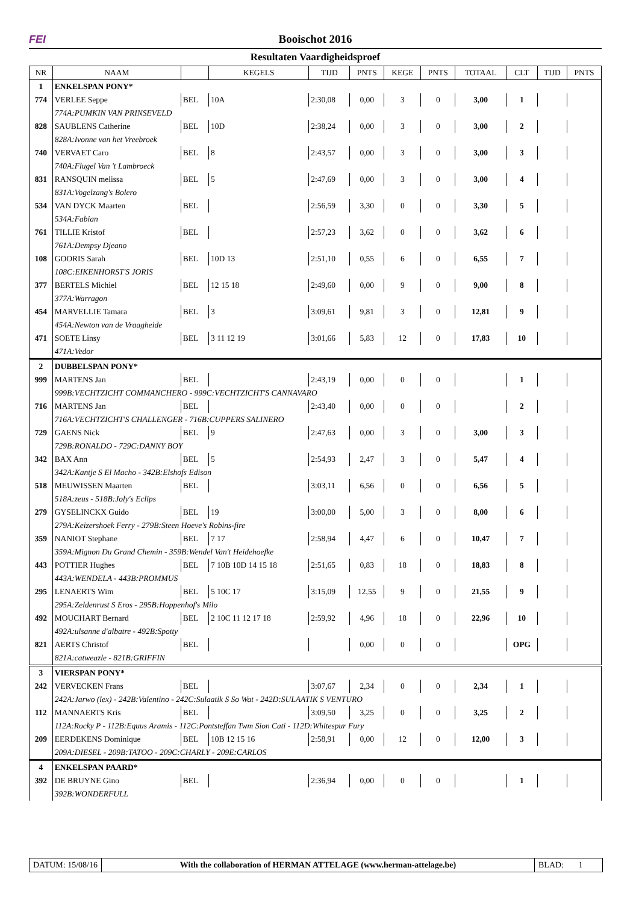FEI Booischot 2016
Resultaten Vaardigheidsproef
| NR | NAAM | | KEGELS | TIJD | PNTS | KEGE | PNTS | TOTAAL | CLT | TIJD | PNTS |
| --- | --- | --- | --- | --- | --- | --- | --- | --- | --- | --- | --- |
| 1 | ENKELSPAN PONY* | | | | | | | | | | |
| 774 | VERLEE Seppe | BEL | 10A | 2:30,08 | 0,00 | 3 | 0 | 3,00 | 1 | | |
| | 774A:PUMKIN VAN PRINSEVELD | | | | | | | | | | |
| 828 | SAUBLENS Catherine | BEL | 10D | 2:38,24 | 0,00 | 3 | 0 | 3,00 | 2 | | |
| | 828A:Ivonne van het Vreebroek | | | | | | | | | | |
| 740 | VERVAET Caro | BEL | 8 | 2:43,57 | 0,00 | 3 | 0 | 3,00 | 3 | | |
| | 740A:Flugel Van 't Lambroeck | | | | | | | | | | |
| 831 | RANSQUIN melissa | BEL | 5 | 2:47,69 | 0,00 | 3 | 0 | 3,00 | 4 | | |
| | 831A:Vogelzang's Bolero | | | | | | | | | | |
| 534 | VAN DYCK Maarten | BEL | | 2:56,59 | 3,30 | 0 | 0 | 3,30 | 5 | | |
| | 534A:Fabian | | | | | | | | | | |
| 761 | TILLIE Kristof | BEL | | 2:57,23 | 3,62 | 0 | 0 | 3,62 | 6 | | |
| | 761A:Dempsy Djeano | | | | | | | | | | |
| 108 | GOORIS Sarah | BEL | 10D 13 | 2:51,10 | 0,55 | 6 | 0 | 6,55 | 7 | | |
| | 108C:EIKENHORST'S JORIS | | | | | | | | | | |
| 377 | BERTELS Michiel | BEL | 12 15 18 | 2:49,60 | 0,00 | 9 | 0 | 9,00 | 8 | | |
| | 377A:Warragon | | | | | | | | | | |
| 454 | MARVELLIE Tamara | BEL | 3 | 3:09,61 | 9,81 | 3 | 0 | 12,81 | 9 | | |
| | 454A:Newton van de Vraagheide | | | | | | | | | | |
| 471 | SOETE Linsy | BEL | 3 11 12 19 | 3:01,66 | 5,83 | 12 | 0 | 17,83 | 10 | | |
| | 471A:Vedor | | | | | | | | | | |
| 2 | DUBBELSPAN PONY* | | | | | | | | | | |
| 999 | MARTENS Jan | BEL | | 2:43,19 | 0,00 | 0 | 0 | | 1 | | |
| | 999B:VECHTZICHT COMMANCHERO - 999C:VECHTZICHT'S CANNAVARO | | | | | | | | | | |
| 716 | MARTENS Jan | BEL | | 2:43,40 | 0,00 | 0 | 0 | | 2 | | |
| | 716A:VECHTZICHT'S CHALLENGER - 716B:CUPPERS SALINERO | | | | | | | | | | |
| 729 | GAENS Nick | BEL | 9 | 2:47,63 | 0,00 | 3 | 0 | 3,00 | 3 | | |
| | 729B:RONALDO - 729C:DANNY BOY | | | | | | | | | | |
| 342 | BAX Ann | BEL | 5 | 2:54,93 | 2,47 | 3 | 0 | 5,47 | 4 | | |
| | 342A:Kantje S El Macho - 342B:Elshofs Edison | | | | | | | | | | |
| 518 | MEUWISSEN Maarten | BEL | | 3:03,11 | 6,56 | 0 | 0 | 6,56 | 5 | | |
| | 518A:zeus - 518B:Joly's Eclips | | | | | | | | | | |
| 279 | GYSELINCKX Guido | BEL | 19 | 3:00,00 | 5,00 | 3 | 0 | 8,00 | 6 | | |
| | 279A:Keizershoek Ferry - 279B:Steen Hoeve's Robins-fire | | | | | | | | | | |
| 359 | NANIOT Stephane | BEL | 7 17 | 2:58,94 | 4,47 | 6 | 0 | 10,47 | 7 | | |
| | 359A:Mignon Du Grand Chemin - 359B:Wendel Van't Heidehoefke | | | | | | | | | | |
| 443 | POTTIER Hughes | BEL | 7 10B 10D 14 15 18 | 2:51,65 | 0,83 | 18 | 0 | 18,83 | 8 | | |
| | 443A:WENDELA - 443B:PROMMUS | | | | | | | | | | |
| 295 | LENAERTS Wim | BEL | 5 10C 17 | 3:15,09 | 12,55 | 9 | 0 | 21,55 | 9 | | |
| | 295A:Zeldenrust S Eros - 295B:Hoppenhof's Milo | | | | | | | | | | |
| 492 | MOUCHART Bernard | BEL | 2 10C 11 12 17 18 | 2:59,92 | 4,96 | 18 | 0 | 22,96 | 10 | | |
| | 492A:ulsanne d'albatre - 492B:Spotty | | | | | | | | | | |
| 821 | AERTS Christof | BEL | | | 0,00 | 0 | 0 | | OPG | | |
| | 821A:catweazle - 821B:GRIFFIN | | | | | | | | | | |
| 3 | VIERSPAN PONY* | | | | | | | | | | |
| 242 | VERVECKEN Frans | BEL | | 3:07,67 | 2,34 | 0 | 0 | 2,34 | 1 | | |
| | 242A:Jarwo (lex) - 242B:Valentino - 242C:Sulaatik S So Wat - 242D:SULAATIK S VENTURO | | | | | | | | | | |
| 112 | MANNAERTS Kris | BEL | | 3:09,50 | 3,25 | 0 | 0 | 3,25 | 2 | | |
| | 112A:Rocky P - 112B:Equus Aramis - 112C:Pontsteffan Twm Sion Cati - 112D:Whitespur Fury | | | | | | | | | | |
| 209 | EERDEKENS Dominique | BEL | 10B 12 15 16 | 2:58,91 | 0,00 | 12 | 0 | 12,00 | 3 | | |
| | 209A:DIESEL - 209B:TATOO - 209C:CHARLY - 209E:CARLOS | | | | | | | | | | |
| 4 | ENKELSPAN PAARD* | | | | | | | | | | |
| 392 | DE BRUYNE Gino | BEL | | 2:36,94 | 0,00 | 0 | 0 | | 1 | | |
| | 392B:WONDERFULL | | | | | | | | | | |
DATUM: 15/08/16 With the collaboration of HERMAN ATTELAGE (www.herman-attelage.be)
BLAD: 1